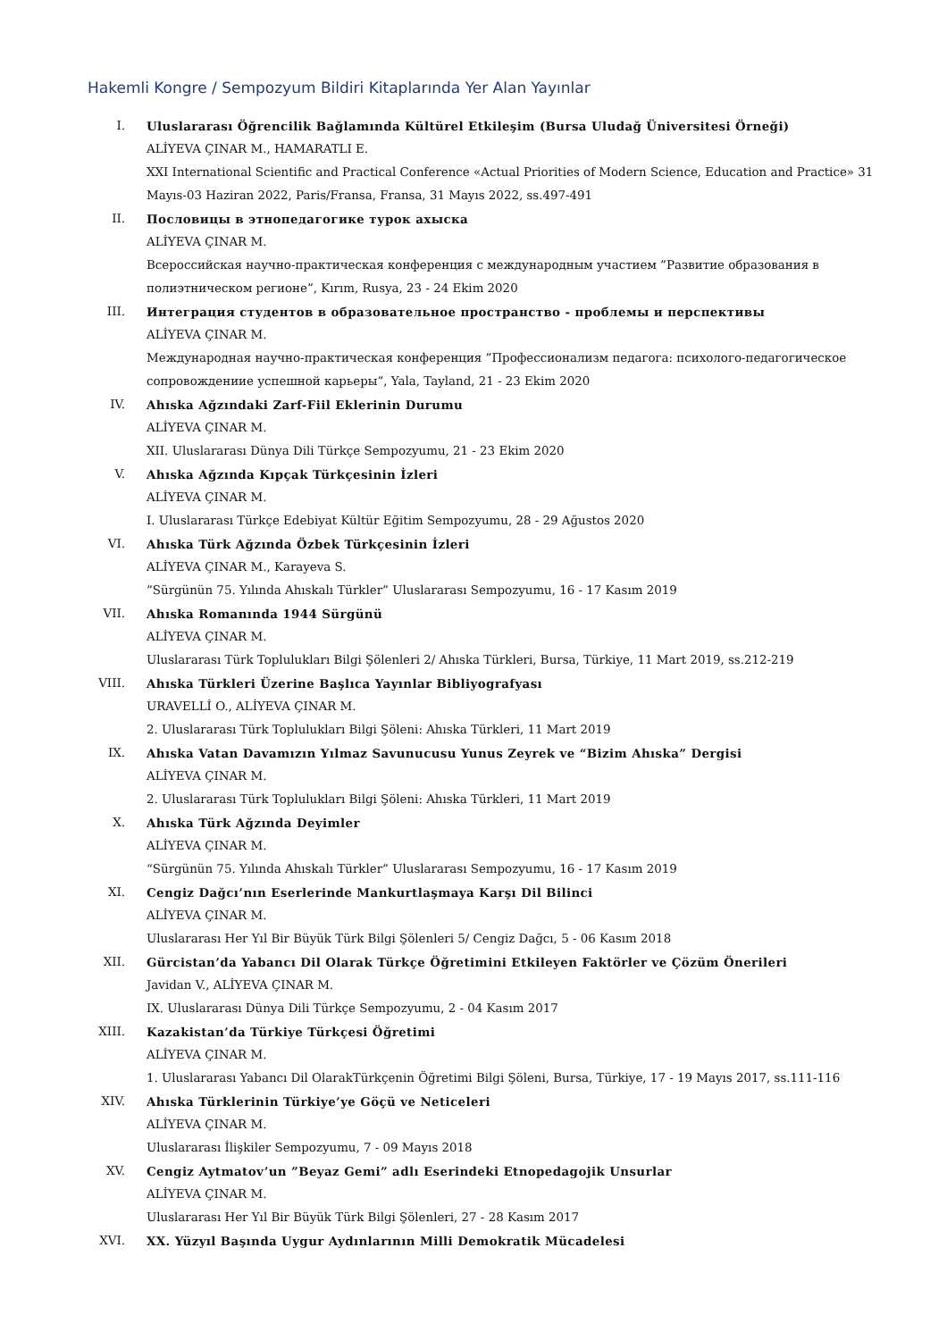Hakemli Kongre / Sempozyum Bildiri Kitaplarında Yer Alan Yayınlar
I. Uluslararası Öğrencilik Bağlamında Kültürel Etkileşim (Bursa Uludağ Üniversitesi Örneği)
ALİYEVA ÇINAR M., HAMARATLI E.
XXI International Scientific and Practical Conference «Actual Priorities of Modern Science, Education and Practice» 31 Mayıs-03 Haziran 2022, Paris/Fransa, Fransa, 31 Mayıs 2022, ss.497-491
II. Пословицы в этнопедагогике турок ахыска
ALİYEVA ÇINAR M.
Всероссийская научно-практическая конференция с международным участием ”Развитие образования в полиэтническом регионе”, Kırım, Rusya, 23 - 24 Ekim 2020
III. Интеграция студентов в образовательное пространство - проблемы и перспективы
ALİYEVA ÇINAR M.
Международная научно-практическая конференция ”Профессионализм педагога: психолого-педагогическое сопровождениие успешной карьеры”, Yala, Tayland, 21 - 23 Ekim 2020
IV. Ahıska Ağzındaki Zarf-Fiil Eklerinin Durumu
ALİYEVA ÇINAR M.
XII. Uluslararası Dünya Dili Türkçe Sempozyumu, 21 - 23 Ekim 2020
V. Ahıska Ağzında Kıpçak Türkçesinin İzleri
ALİYEVA ÇINAR M.
I. Uluslararası Türkçe Edebiyat Kültür Eğitim Sempozyumu, 28 - 29 Ağustos 2020
VI. Ahıska Türk Ağzında Özbek Türkçesinin İzleri
ALİYEVA ÇINAR M., Karayeva S.
”Sürgünün 75. Yılında Ahıskalı Türkler” Uluslararası Sempozyumu, 16 - 17 Kasım 2019
VII. Ahıska Romanında 1944 Sürgünü
ALİYEVA ÇINAR M.
Uluslararası Türk Toplulukları Bilgi Şölenleri 2/ Ahıska Türkleri, Bursa, Türkiye, 11 Mart 2019, ss.212-219
VIII. Ahıska Türkleri Üzerine Başlıca Yayınlar Bibliyografyası
URAVELLİ O., ALİYEVA ÇINAR M.
2. Uluslararası Türk Toplulukları Bilgi Şöleni: Ahıska Türkleri, 11 Mart 2019
IX. Ahıska Vatan Davamızın Yılmaz Savunucusu Yunus Zeyrek ve “Bizim Ahıska” Dergisi
ALİYEVA ÇINAR M.
2. Uluslararası Türk Toplulukları Bilgi Şöleni: Ahıska Türkleri, 11 Mart 2019
X. Ahıska Türk Ağzında Deyimler
ALİYEVA ÇINAR M.
“Sürgünün 75. Yılında Ahıskalı Türkler” Uluslararası Sempozyumu, 16 - 17 Kasım 2019
XI. Cengiz Dağcı’nın Eserlerinde Mankurtlaşmaya Karşı Dil Bilinci
ALİYEVA ÇINAR M.
Uluslararası Her Yıl Bir Büyük Türk Bilgi Şölenleri 5/ Cengiz Dağcı, 5 - 06 Kasım 2018
XII. Gürcistan’da Yabancı Dil Olarak Türkçe Öğretimini Etkileyen Faktörler ve Çözüm Önerileri
Javidan V., ALİYEVA ÇINAR M.
IX. Uluslararası Dünya Dili Türkçe Sempozyumu, 2 - 04 Kasım 2017
XIII. Kazakistan’da Türkiye Türkçesi Öğretimi
ALİYEVA ÇINAR M.
1. Uluslararası Yabancı Dil OlarakTürkçenin Öğretimi Bilgi Şöleni, Bursa, Türkiye, 17 - 19 Mayıs 2017, ss.111-116
XIV. Ahıska Türklerinin Türkiye’ye Göçü ve Neticeleri
ALİYEVA ÇINAR M.
Uluslararası İlişkiler Sempozyumu, 7 - 09 Mayıs 2018
XV. Cengiz Aytmatov’un ”Beyaz Gemi” adlı Eserindeki Etnopedagojik Unsurlar
ALİYEVA ÇINAR M.
Uluslararası Her Yıl Bir Büyük Türk Bilgi Şölenleri, 27 - 28 Kasım 2017
XVI. XX. Yüzyıl Başında Uygur Aydınlarının Milli Demokratik Mücadelesi